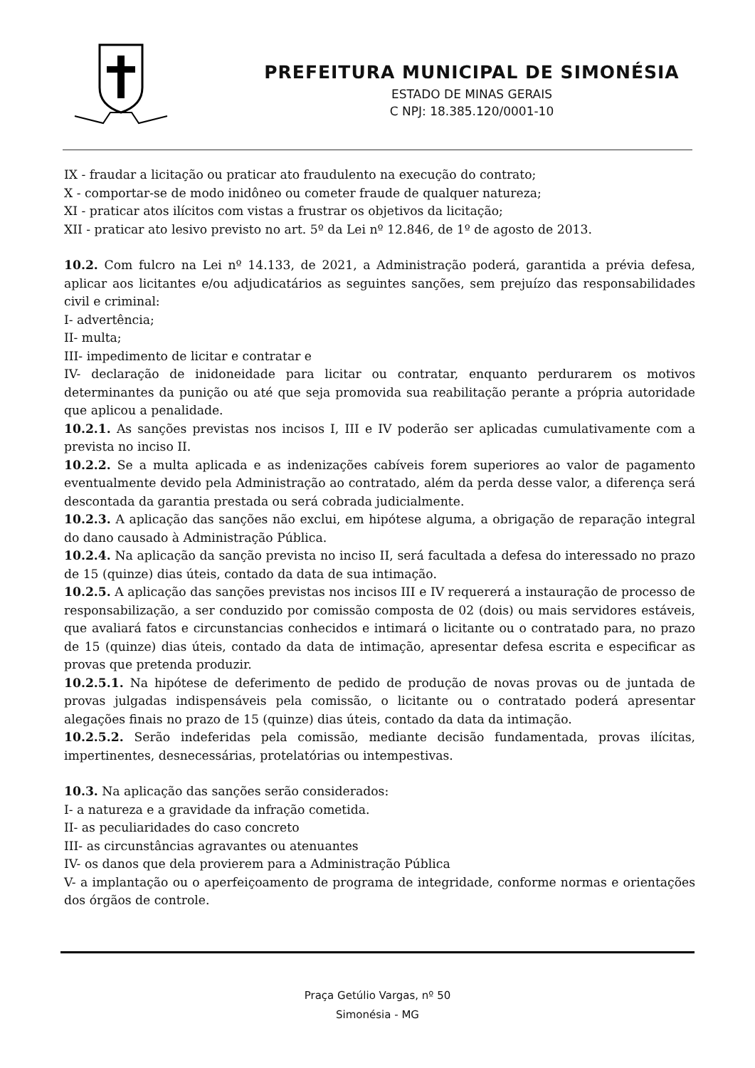PREFEITURA MUNICIPAL DE SIMONÉSIA
ESTADO DE MINAS GERAIS
C NPJ: 18.385.120/0001-10
IX - fraudar a licitação ou praticar ato fraudulento na execução do contrato;
X - comportar-se de modo inidôneo ou cometer fraude de qualquer natureza;
XI - praticar atos ilícitos com vistas a frustrar os objetivos da licitação;
XII - praticar ato lesivo previsto no art. 5º da Lei nº 12.846, de 1º de agosto de 2013.
10.2. Com fulcro na Lei nº 14.133, de 2021, a Administração poderá, garantida a prévia defesa, aplicar aos licitantes e/ou adjudicatários as seguintes sanções, sem prejuízo das responsabilidades civil e criminal:
I- advertência;
II- multa;
III- impedimento de licitar e contratar e
IV- declaração de inidoneidade para licitar ou contratar, enquanto perdurarem os motivos determinantes da punição ou até que seja promovida sua reabilitação perante a própria autoridade que aplicou a penalidade.
10.2.1. As sanções previstas nos incisos I, III e IV poderão ser aplicadas cumulativamente com a prevista no inciso II.
10.2.2. Se a multa aplicada e as indenizações cabíveis forem superiores ao valor de pagamento eventualmente devido pela Administração ao contratado, além da perda desse valor, a diferença será descontada da garantia prestada ou será cobrada judicialmente.
10.2.3. A aplicação das sanções não exclui, em hipótese alguma, a obrigação de reparação integral do dano causado à Administração Pública.
10.2.4. Na aplicação da sanção prevista no inciso II, será facultada a defesa do interessado no prazo de 15 (quinze) dias úteis, contado da data de sua intimação.
10.2.5. A aplicação das sanções previstas nos incisos III e IV requererá a instauração de processo de responsabilização, a ser conduzido por comissão composta de 02 (dois) ou mais servidores estáveis, que avaliará fatos e circunstancias conhecidos e intimará o licitante ou o contratado para, no prazo de 15 (quinze) dias úteis, contado da data de intimação, apresentar defesa escrita e especificar as provas que pretenda produzir.
10.2.5.1. Na hipótese de deferimento de pedido de produção de novas provas ou de juntada de provas julgadas indispensáveis pela comissão, o licitante ou o contratado poderá apresentar alegações finais no prazo de 15 (quinze) dias úteis, contado da data da intimação.
10.2.5.2. Serão indeferidas pela comissão, mediante decisão fundamentada, provas ilícitas, impertinentes, desnecessárias, protelatórias ou intempestivas.
10.3. Na aplicação das sanções serão considerados:
I- a natureza e a gravidade da infração cometida.
II- as peculiaridades do caso concreto
III- as circunstâncias agravantes ou atenuantes
IV- os danos que dela provierem para a Administração Pública
V- a implantação ou o aperfeiçoamento de programa de integridade, conforme normas e orientações dos órgãos de controle.
Praça Getúlio Vargas, nº 50
Simonésia - MG